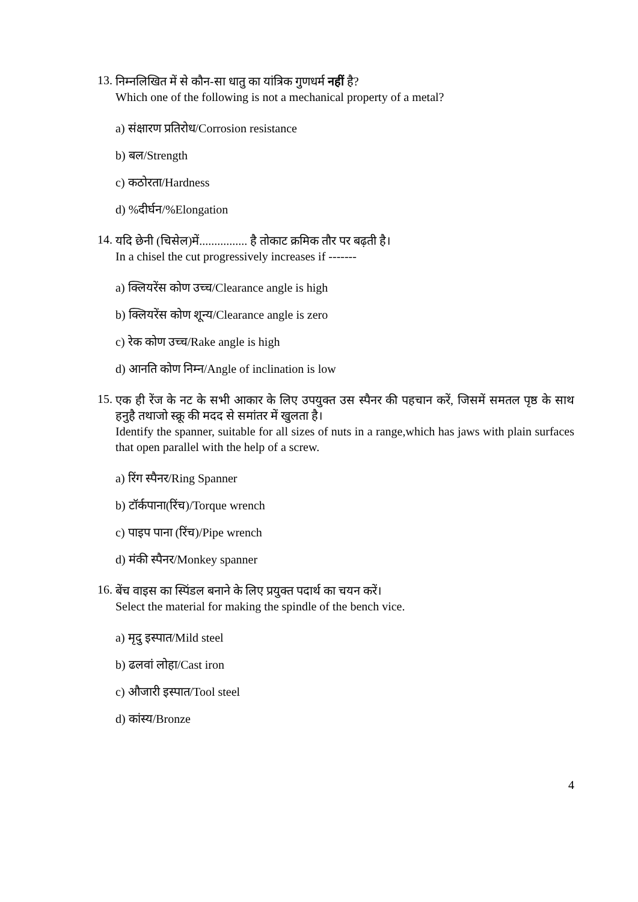13.
निम्नलिखित में से कौन-सा धातु का यांत्रिक गुणधर्म नहीं है?
Which one of the following is not a mechanical property of a metal?
a) संक्षारण प्रतिरोध/Corrosion resistance
b) बल/Strength
c) कठोरता/Hardness
d) %दीर्घन/%Elongation
14.
यदि छेनी (चिसेल)में................ है तोकाट क्रमिक तौर पर बढ़ती है।
In a chisel the cut progressively increases if -------
a) क्लियरेंस कोण उच्च/Clearance angle is high
b) क्लियरेंस कोण शून्य/Clearance angle is zero
c) रेक कोण उच्च/Rake angle is high
d) आनति कोण निम्न/Angle of inclination is low
15.
एक ही रेंज के नट के सभी आकार के लिए उपयुक्त उस स्पैनर की पहचान करें, जिसमें समतल पृष्ठ के साथ हनुहै तथाजो स्क्रू की मदद से समांतर में खुलता है।
Identify the spanner, suitable for all sizes of nuts in a range,which has jaws with plain surfaces that open parallel with the help of a screw.
a) रिंग स्पैनर/Ring Spanner
b) टॉर्कपाना(रिंच)/Torque wrench
c) पाइप पाना (रिंच)/Pipe wrench
d) मंकी स्पैनर/Monkey spanner
16.
बेंच वाइस का स्पिंडल बनाने के लिए प्रयुक्त पदार्थ का चयन करें।
Select the material for making the spindle of the bench vice.
a) मृदु इस्पात/Mild steel
b) ढलवां लोहा/Cast iron
c) औजारी इस्पात/Tool steel
d) कांस्य/Bronze
4